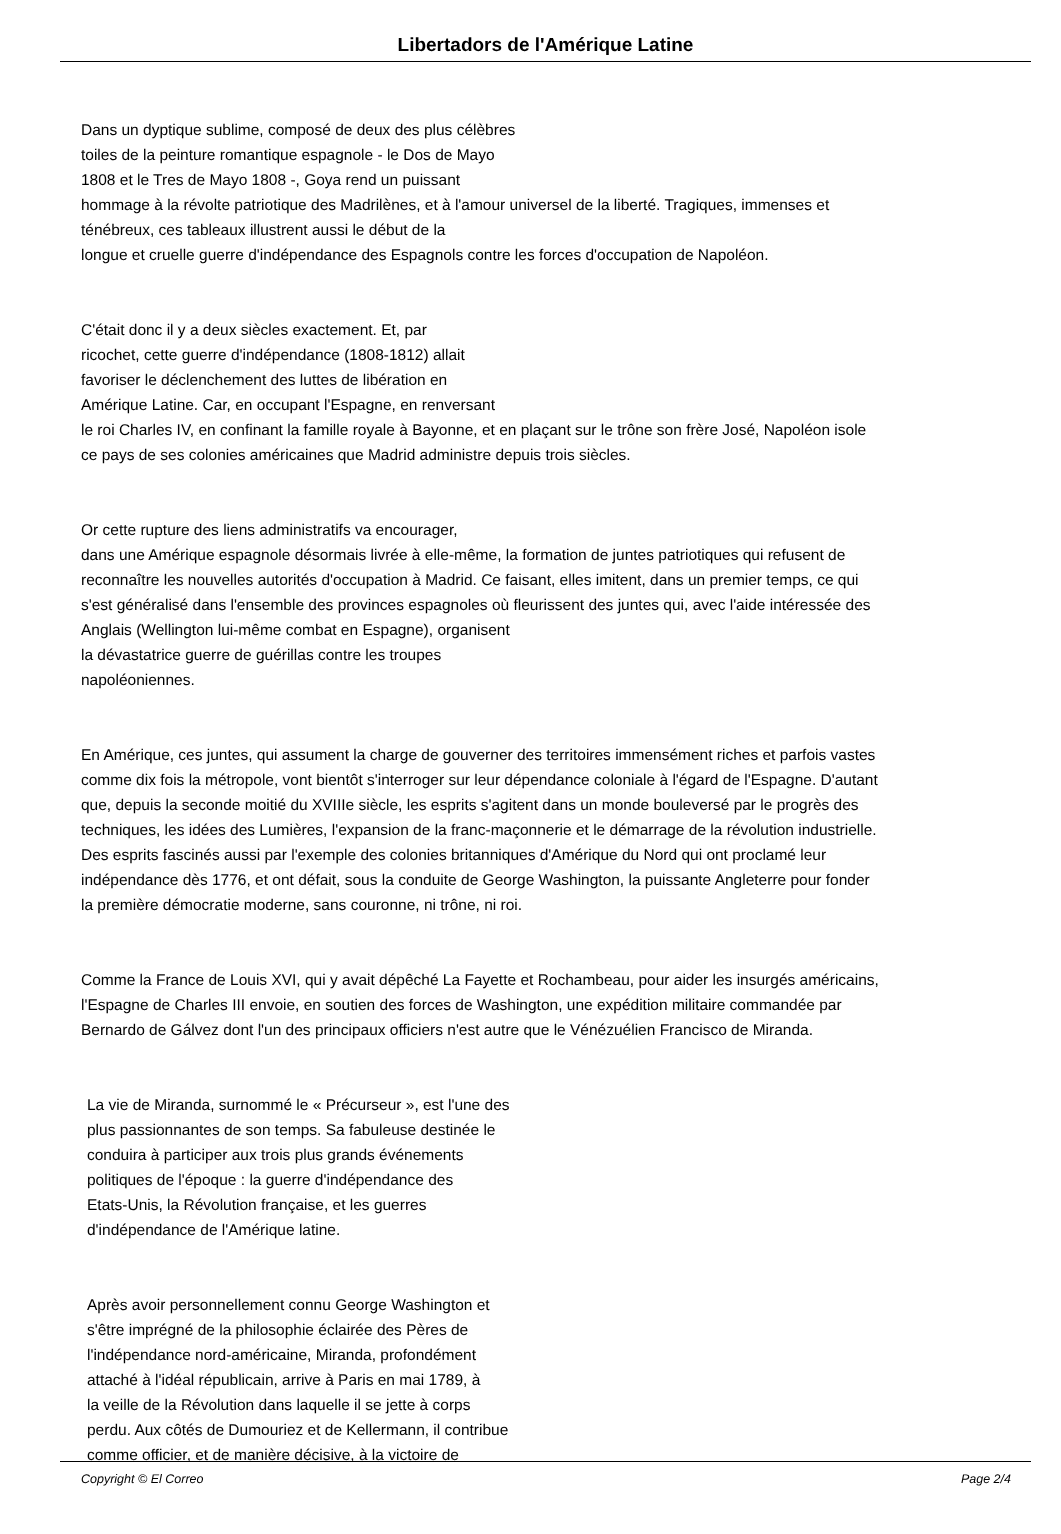Libertadors de l'Amérique Latine
Dans un dyptique sublime, composé de deux des plus célèbres
toiles de la peinture romantique espagnole - le Dos de Mayo
1808 et le Tres de Mayo 1808 -, Goya rend un puissant
hommage à la révolte patriotique des Madrilènes, et à l'amour universel de la liberté. Tragiques, immenses et
ténébreux, ces tableaux illustrent aussi le début de la
longue et cruelle guerre d'indépendance des Espagnols contre les forces d'occupation de Napoléon.
C'était donc il y a deux siècles exactement. Et, par
ricochet, cette guerre d'indépendance (1808-1812) allait
favoriser le déclenchement des luttes de libération en
Amérique Latine. Car, en occupant l'Espagne, en renversant
le roi Charles IV, en confinant la famille royale à Bayonne, et en plaçant sur le trône son frère José, Napoléon isole
ce pays de ses colonies américaines que Madrid administre depuis trois siècles.
Or cette rupture des liens administratifs va encourager,
dans une Amérique espagnole désormais livrée à elle-même, la formation de juntes patriotiques qui refusent de
reconnaître les nouvelles autorités d'occupation à Madrid. Ce faisant, elles imitent, dans un premier temps, ce qui
s'est généralisé dans l'ensemble des provinces espagnoles où fleurissent des juntes qui, avec l'aide intéressée des
Anglais (Wellington lui-même combat en Espagne), organisent
la dévastatrice guerre de guérillas contre les troupes
napoléoniennes.
En Amérique, ces juntes, qui assument la charge de gouverner des territoires immensément riches et parfois vastes
comme dix fois la métropole, vont bientôt s'interroger sur leur dépendance coloniale à l'égard de l'Espagne. D'autant
que, depuis la seconde moitié du XVIIIe siècle, les esprits s'agitent dans un monde bouleversé par le progrès des
techniques, les idées des Lumières, l'expansion de la franc-maçonnerie et le démarrage de la révolution industrielle.
Des esprits fascinés aussi par l'exemple des colonies britanniques d'Amérique du Nord qui ont proclamé leur
indépendance dès 1776, et ont défait, sous la conduite de George Washington, la puissante Angleterre pour fonder
la première démocratie moderne, sans couronne, ni trône, ni roi.
Comme la France de Louis XVI, qui y avait dépêché La Fayette et Rochambeau, pour aider les insurgés américains,
l'Espagne de Charles III envoie, en soutien des forces de Washington, une expédition militaire commandée par
Bernardo de Gálvez dont l'un des principaux officiers n'est autre que le Vénézuélien Francisco de Miranda.
La vie de Miranda, surnommé le « Précurseur », est l'une des
plus passionnantes de son temps. Sa fabuleuse destinée le
conduira à participer aux trois plus grands événements
politiques de l'époque : la guerre d'indépendance des
Etats-Unis, la Révolution française, et les guerres
d'indépendance de l'Amérique latine.
Après avoir personnellement connu George Washington et
s'être imprégné de la philosophie éclairée des Pères de
l'indépendance nord-américaine, Miranda, profondément
attaché à l'idéal républicain, arrive à Paris en mai 1789, à
la veille de la Révolution dans laquelle il se jette à corps
perdu. Aux côtés de Dumouriez et de Kellermann, il contribue
comme officier, et de manière décisive, à la victoire de
Copyright © El Correo Page 2/4